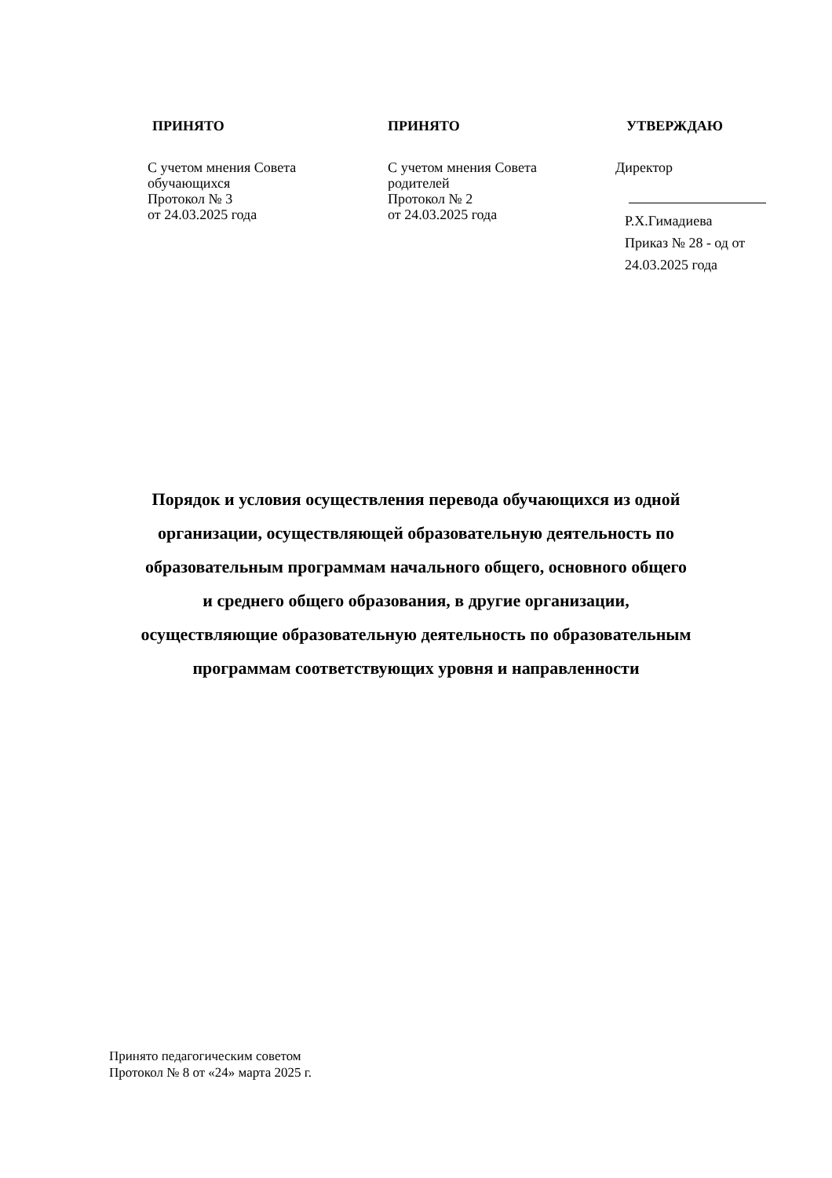ПРИНЯТО
С учетом мнения Совета
обучающихся
Протокол № 3
от 24.03.2025 года
ПРИНЯТО
С учетом мнения Совета родителей
Протокол № 2
от 24.03.2025 года
УТВЕРЖДАЮ
Директор
Р.Х.Гимадиева
Приказ № 28 - од от
24.03.2025 года
Порядок и условия осуществления перевода обучающихся из одной
организации, осуществляющей образовательную деятельность по
образовательным программам начального общего, основного общего
и среднего общего образования, в другие организации,
осуществляющие образовательную деятельность по образовательным
программам соответствующих уровня и направленности
Принято педагогическим советом
Протокол № 8 от «24» марта 2025 г.